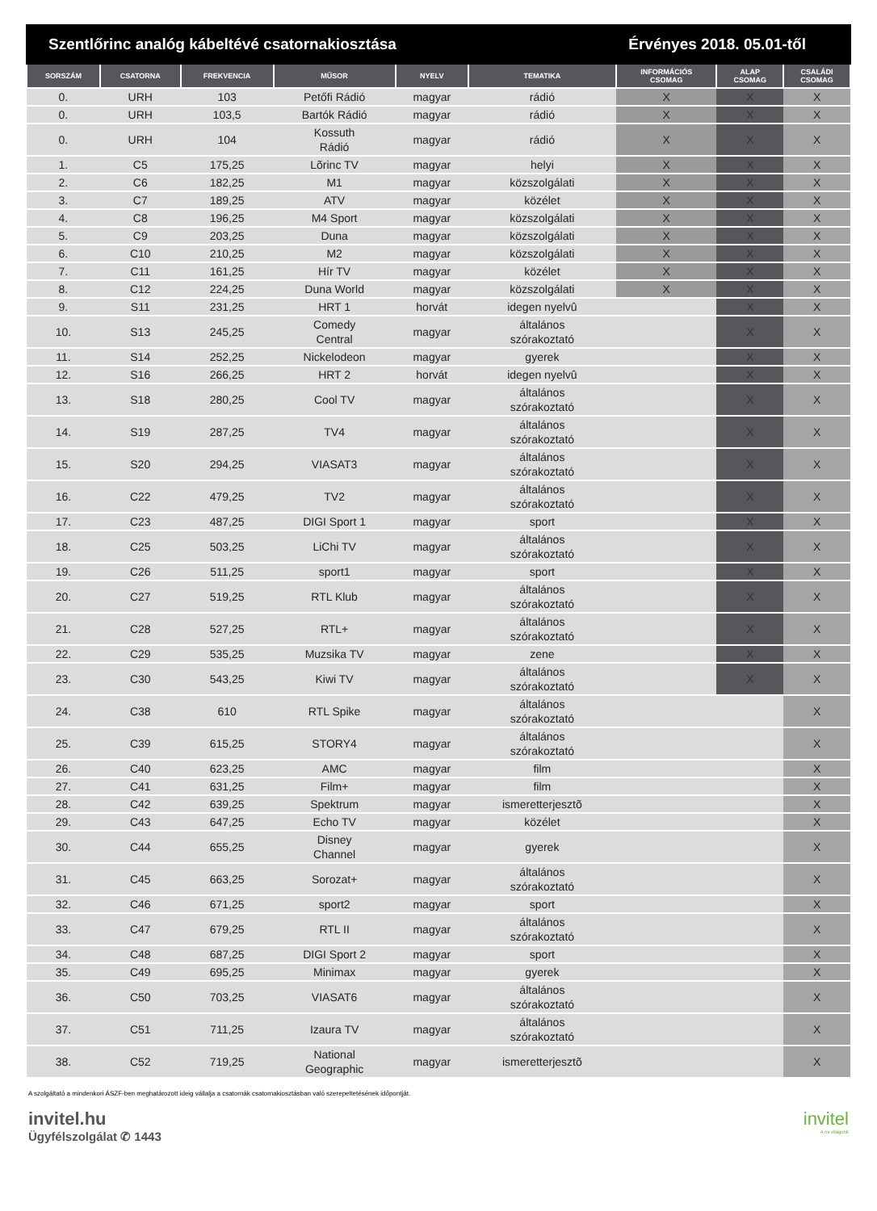Szentlőrinc analóg kábeltévé csatornakiosztása Érvényes 2018. 05.01-től
| SORSZÁM | CSATORNA | FREKVENCIA | MŰSOR | NYELV | TEMATIKA | INFORMÁCIÓS CSOMAG | ALAP CSOMAG | CSALÁDI CSOMAG |
| --- | --- | --- | --- | --- | --- | --- | --- | --- |
| 0. | URH | 103 | Petőfi Rádió | magyar | rádió | X | X | X |
| 0. | URH | 103,5 | Bartók Rádió | magyar | rádió | X | X | X |
| 0. | URH | 104 | Kossuth Rádió | magyar | rádió | X | X | X |
| 1. | C5 | 175,25 | Lõrinc TV | magyar | helyi | X | X | X |
| 2. | C6 | 182,25 | M1 | magyar | közszolgálati | X | X | X |
| 3. | C7 | 189,25 | ATV | magyar | közélet | X | X | X |
| 4. | C8 | 196,25 | M4 Sport | magyar | közszolgálati | X | X | X |
| 5. | C9 | 203,25 | Duna | magyar | közszolgálati | X | X | X |
| 6. | C10 | 210,25 | M2 | magyar | közszolgálati | X | X | X |
| 7. | C11 | 161,25 | Hír TV | magyar | közélet | X | X | X |
| 8. | C12 | 224,25 | Duna World | magyar | közszolgálati | X | X | X |
| 9. | S11 | 231,25 | HRT 1 | horvát | idegen nyelvû | | X | X |
| 10. | S13 | 245,25 | Comedy Central | magyar | általános szórakoztató | | X | X |
| 11. | S14 | 252,25 | Nickelodeon | magyar | gyerek | | X | X |
| 12. | S16 | 266,25 | HRT 2 | horvát | idegen nyelvû | | X | X |
| 13. | S18 | 280,25 | Cool TV | magyar | általános szórakoztató | | X | X |
| 14. | S19 | 287,25 | TV4 | magyar | általános szórakoztató | | X | X |
| 15. | S20 | 294,25 | VIASAT3 | magyar | általános szórakoztató | | X | X |
| 16. | C22 | 479,25 | TV2 | magyar | általános szórakoztató | | X | X |
| 17. | C23 | 487,25 | DIGI Sport 1 | magyar | sport | | X | X |
| 18. | C25 | 503,25 | LiChi TV | magyar | általános szórakoztató | | X | X |
| 19. | C26 | 511,25 | sport1 | magyar | sport | | X | X |
| 20. | C27 | 519,25 | RTL Klub | magyar | általános szórakoztató | | X | X |
| 21. | C28 | 527,25 | RTL+ | magyar | általános szórakoztató | | X | X |
| 22. | C29 | 535,25 | Muzsika TV | magyar | zene | | X | X |
| 23. | C30 | 543,25 | Kiwi TV | magyar | általános szórakoztató | | X | X |
| 24. | C38 | 610 | RTL Spike | magyar | általános szórakoztató | | | X |
| 25. | C39 | 615,25 | STORY4 | magyar | általános szórakoztató | | | X |
| 26. | C40 | 623,25 | AMC | magyar | film | | | X |
| 27. | C41 | 631,25 | Film+ | magyar | film | | | X |
| 28. | C42 | 639,25 | Spektrum | magyar | ismeretterjesztõ | | | X |
| 29. | C43 | 647,25 | Echo TV | magyar | közélet | | | X |
| 30. | C44 | 655,25 | Disney Channel | magyar | gyerek | | | X |
| 31. | C45 | 663,25 | Sorozat+ | magyar | általános szórakoztató | | | X |
| 32. | C46 | 671,25 | sport2 | magyar | sport | | | X |
| 33. | C47 | 679,25 | RTL II | magyar | általános szórakoztató | | | X |
| 34. | C48 | 687,25 | DIGI Sport 2 | magyar | sport | | | X |
| 35. | C49 | 695,25 | Minimax | magyar | gyerek | | | X |
| 36. | C50 | 703,25 | VIASAT6 | magyar | általános szórakoztató | | | X |
| 37. | C51 | 711,25 | Izaura TV | magyar | általános szórakoztató | | | X |
| 38. | C52 | 719,25 | National Geographic | magyar | ismeretterjesztõ | | | X |
A szolgáltató a mindenkori ÁSZF-ben meghatározott ideig vállalja a csatornák csatornakiosztásban való szerepeltetésének időpontját.
invitel.hu
Ügyfélszolgálat ✆ 1443
invitel
A mi világunk